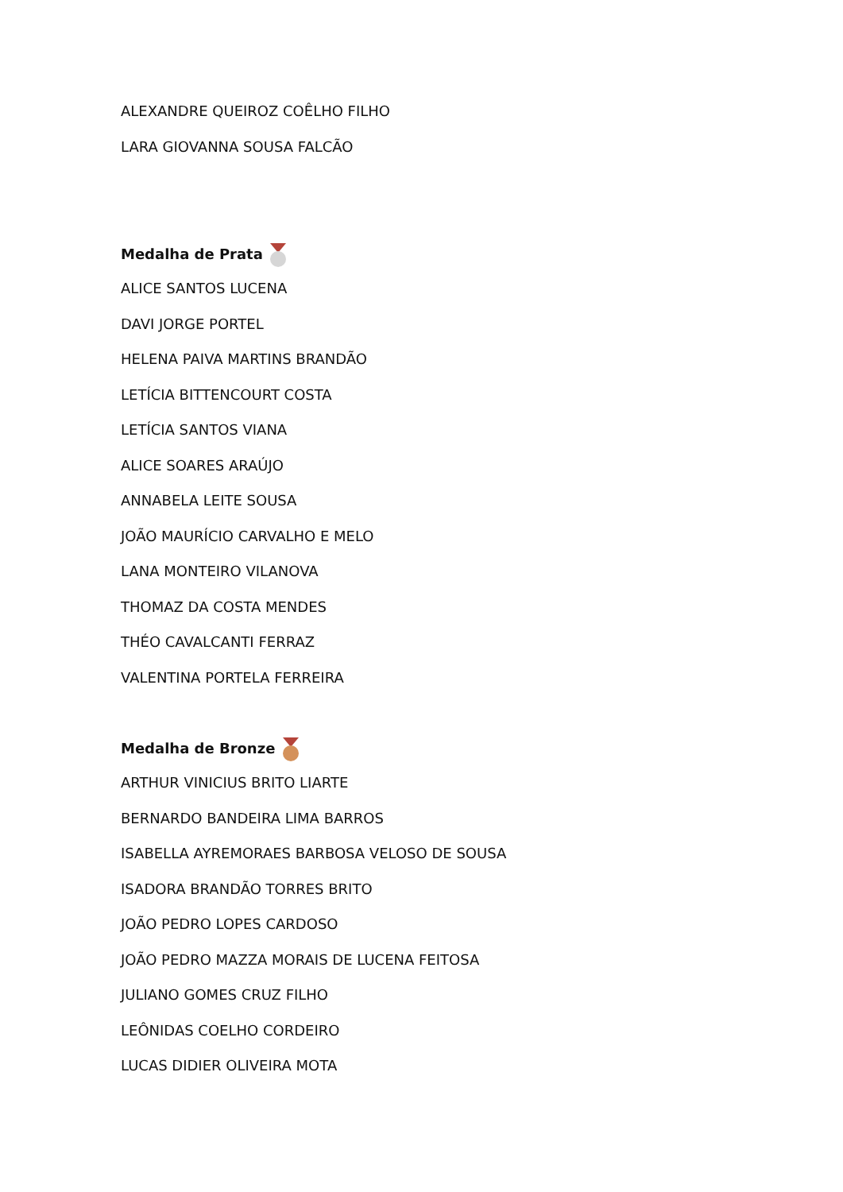ALEXANDRE QUEIROZ COÊLHO FILHO
LARA GIOVANNA SOUSA FALCÃO
Medalha de Prata
ALICE SANTOS LUCENA
DAVI JORGE PORTEL
HELENA PAIVA MARTINS BRANDÃO
LETÍCIA BITTENCOURT COSTA
LETÍCIA SANTOS VIANA
ALICE SOARES ARAÚJO
ANNABELA LEITE SOUSA
JOÃO MAURÍCIO CARVALHO E MELO
LANA MONTEIRO VILANOVA
THOMAZ DA COSTA MENDES
THÉO CAVALCANTI FERRAZ
VALENTINA PORTELA FERREIRA
Medalha de Bronze
ARTHUR VINICIUS BRITO LIARTE
BERNARDO BANDEIRA LIMA BARROS
ISABELLA AYREMORAES BARBOSA VELOSO DE SOUSA
ISADORA BRANDÃO TORRES BRITO
JOÃO PEDRO LOPES CARDOSO
JOÃO PEDRO MAZZA MORAIS DE LUCENA FEITOSA
JULIANO GOMES CRUZ FILHO
LEÔNIDAS COELHO CORDEIRO
LUCAS DIDIER OLIVEIRA MOTA